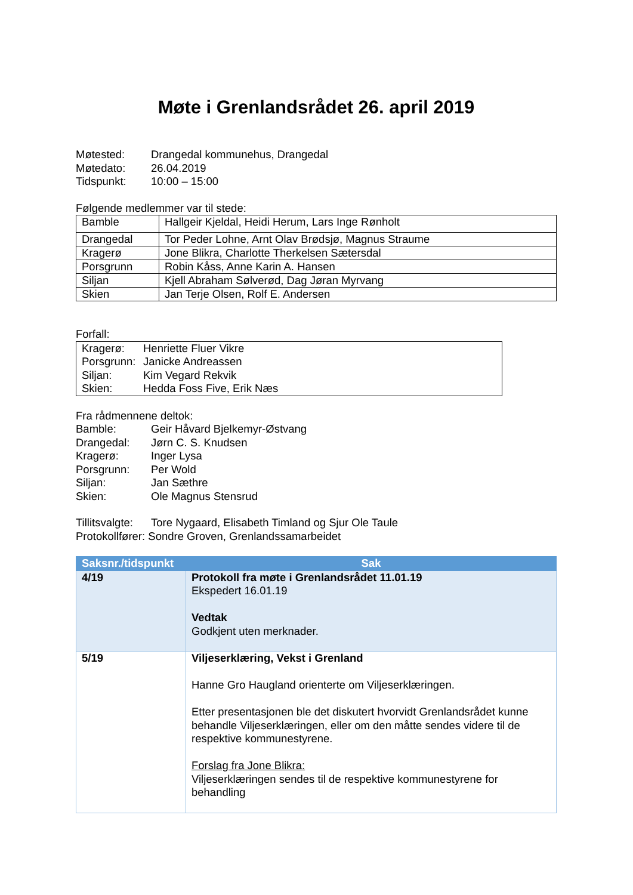Møte i Grenlandsrådet 26. april 2019
Møtested: Drangedal kommunehus, Drangedal
Møtedato: 26.04.2019
Tidspunkt: 10:00 – 15:00
Følgende medlemmer var til stede:
| Bamble | Hallgeir Kjeldal, Heidi Herum, Lars Inge Rønholt |
| Drangedal | Tor Peder Lohne, Arnt Olav Brødsjø, Magnus Straume |
| Kragerø | Jone Blikra, Charlotte Therkelsen Sætersdal |
| Porsgrunn | Robin Kåss, Anne Karin A. Hansen |
| Siljan | Kjell Abraham Sølverød, Dag Jøran Myrvang |
| Skien | Jan Terje Olsen, Rolf E. Andersen |
Forfall:
Kragerø: Henriette Fluer Vikre
Porsgrunn: Janicke Andreassen
Siljan: Kim Vegard Rekvik
Skien: Hedda Foss Five, Erik Næs
Fra rådmennene deltok:
Bamble: Geir Håvard Bjelkemyr-Østvang
Drangedal: Jørn C. S. Knudsen
Kragerø: Inger Lysa
Porsgrunn: Per Wold
Siljan: Jan Sæthre
Skien: Ole Magnus Stensrud
Tillitsvalgte: Tore Nygaard, Elisabeth Timland og Sjur Ole Taule
Protokollfører: Sondre Groven, Grenlandssamarbeidet
| Saksnr./tidspunkt | Sak |
| --- | --- |
| 4/19 | Protokoll fra møte i Grenlandsrådet 11.01.19 Ekspedert 16.01.19 Vedtak Godkjent uten merknader. |
| 5/19 | Viljeserklæring, Vekst i Grenland Hanne Gro Haugland orienterte om Viljeserklæringen. Etter presentasjonen ble det diskutert hvorvidt Grenlandsrådet kunne behandle Viljeserklæringen, eller om den måtte sendes videre til de respektive kommunestyrene. Forslag fra Jone Blikra: Viljeserklæringen sendes til de respektive kommunestyrene for behandling |